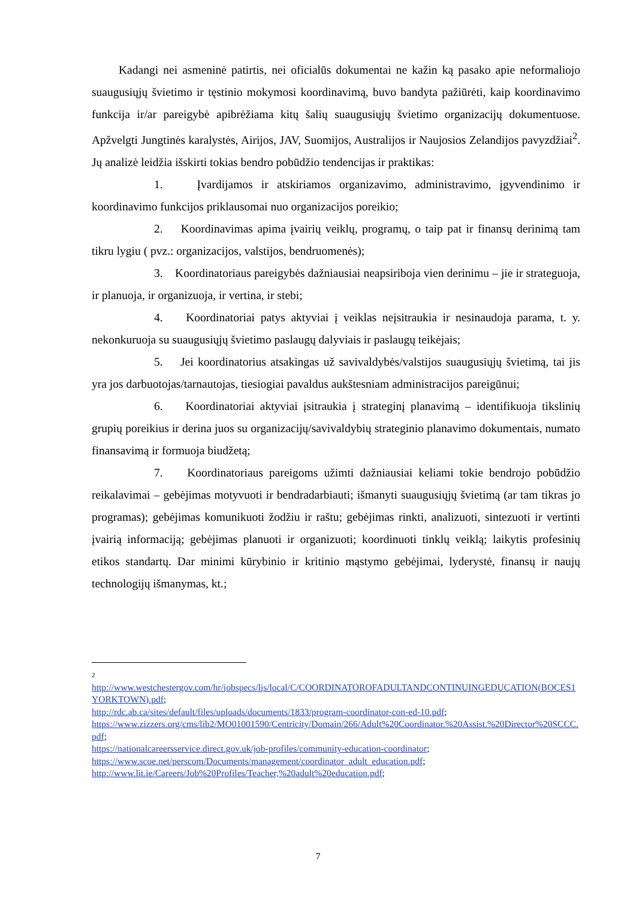Kadangi nei asmeninė patirtis, nei oficialūs dokumentai ne kažin ką pasako apie neformaliojo suaugusiųjų švietimo ir tęstinio mokymosi koordinavimą, buvo bandyta pažiūrėti, kaip koordinavimo funkcija ir/ar pareigybė apibrėžiama kitų šalių suaugusiųjų švietimo organizacijų dokumentuose. Apžvelgti Jungtinės karalystės, Airijos, JAV, Suomijos, Australijos ir Naujosios Zelandijos pavyzdžiai<sup>2</sup>. Jų analizė leidžia išskirti tokias bendro pobūdžio tendencijas ir praktikas:
1. Įvardijamos ir atskiriamos organizavimo, administravimo, įgyvendinimo ir koordinavimo funkcijos priklausomai nuo organizacijos poreikio;
2. Koordinavimas apima įvairių veiklų, programų, o taip pat ir finansų derinimą tam tikru lygiu ( pvz.: organizacijos, valstijos, bendruomenės);
3. Koordinatoriaus pareigybės dažniausiai neapsiriboja vien derinimu – jie ir strateguoja, ir planuoja, ir organizuoja, ir vertina, ir stebi;
4. Koordinatoriai patys aktyviai į veiklas neįsitraukia ir nesinaudoja parama, t. y. nekonkuruoja su suaugusiųjų švietimo paslaugų dalyviais ir paslaugų teikėjais;
5. Jei koordinatorius atsakingas už savivaldybės/valstijos suaugusiųjų švietimą, tai jis yra jos darbuotojas/tarnautojas, tiesiogiai pavaldus aukštesniam administracijos pareigūnui;
6. Koordinatoriai aktyviai įsitraukia į strateginį planavimą – identifikuoja tikslinių grupių poreikius ir derina juos su organizacijų/savivaldybių strateginio planavimo dokumentais, numato finansavimą ir formuoja biudžetą;
7. Koordinatoriaus pareigoms užimti dažniausiai keliami tokie bendrojo pobūdžio reikalavimai – gebėjimas motyvuoti ir bendradarbiauti; išmanyti suaugusiųjų švietimą (ar tam tikras jo programas); gebėjimas komunikuoti žodžiu ir raštu; gebėjimas rinkti, analizuoti, sintezuoti ir vertinti įvairią informaciją; gebėjimas planuoti ir organizuoti; koordinuoti tinklų veiklą; laikytis profesinių etikos standartų. Dar minimi kūrybinio ir kritinio mąstymo gebėjimai, lyderystė, finansų ir naujų technologijų išmanymas, kt.;
2
http://www.westchestergov.com/hr/jobspecs/ljs/local/C/COORDINATOROFADULTANDCONTINUINGEDUCATION(BOCES1YORKTOWN).pdf;
http://rdc.ab.ca/sites/default/files/uploads/documents/1833/program-coordinator-con-ed-10.pdf;
https://www.zizzers.org/cms/lib2/MO01001590/Centricity/Domain/266/Adult%20Coordinator.%20Assist.%20Director%20SCCC.pdf;
https://nationalcareersservice.direct.gov.uk/job-profiles/community-education-coordinator;
https://www.scoe.net/perscom/Documents/management/coordinator_adult_education.pdf;
http://www.lit.ie/Careers/Job%20Profiles/Teacher,%20adult%20education.pdf;
7